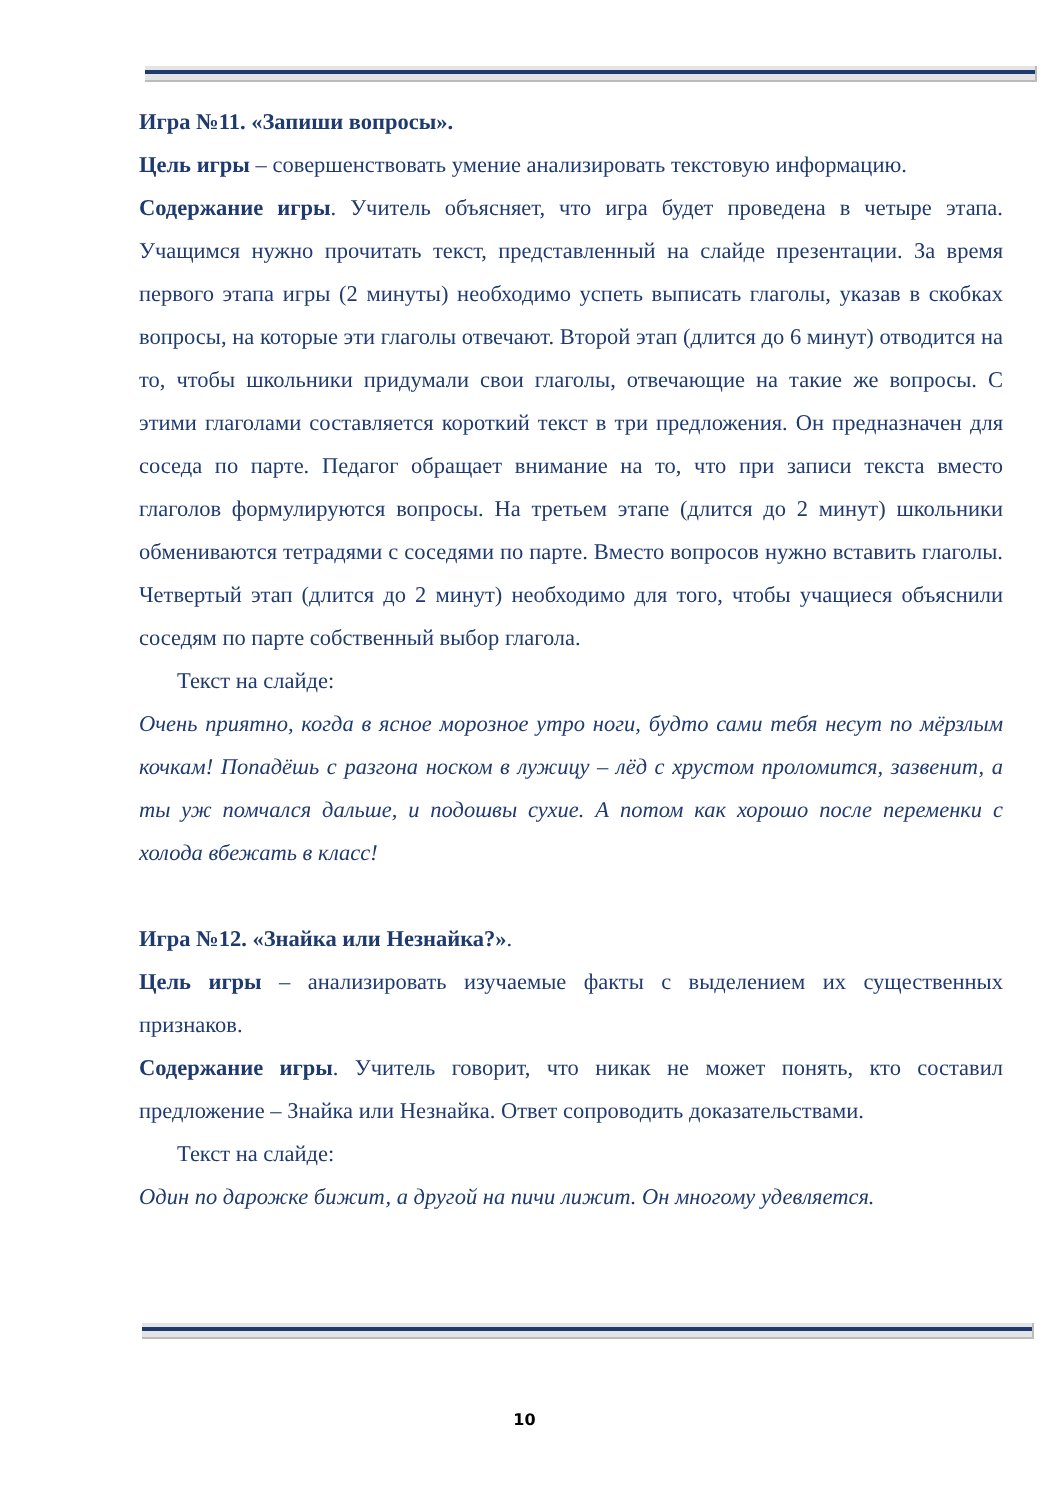Игра №11. «Запиши вопросы».
Цель игры – совершенствовать умение анализировать текстовую информацию.
Содержание игры. Учитель объясняет, что игра будет проведена в четыре этапа. Учащимся нужно прочитать текст, представленный на слайде презентации. За время первого этапа игры (2 минуты) необходимо успеть выписать глаголы, указав в скобках вопросы, на которые эти глаголы отвечают. Второй этап (длится до 6 минут) отводится на то, чтобы школьники придумали свои глаголы, отвечающие на такие же вопросы. С этими глаголами составляется короткий текст в три предложения. Он предназначен для соседа по парте. Педагог обращает внимание на то, что при записи текста вместо глаголов формулируются вопросы. На третьем этапе (длится до 2 минут) школьники обмениваются тетрадями с соседями по парте. Вместо вопросов нужно вставить глаголы. Четвертый этап (длится до 2 минут) необходимо для того, чтобы учащиеся объяснили соседям по парте собственный выбор глагола.
Текст на слайде:
Очень приятно, когда в ясное морозное утро ноги, будто сами тебя несут по мёрзлым кочкам! Попадёшь с разгона носком в лужицу – лёд с хрустом проломится, зазвенит, а ты уж помчался дальше, и подошвы сухие. А потом как хорошо после переменки с холода вбежать в класс!
Игра №12. «Знайка или Незнайка?».
Цель игры – анализировать изучаемые факты с выделением их существенных признаков.
Содержание игры. Учитель говорит, что никак не может понять, кто составил предложение – Знайка или Незнайка. Ответ сопроводить доказательствами.
Текст на слайде:
Один по дарожке бижит, а другой на пичи лижит. Он многому удевляется.
10